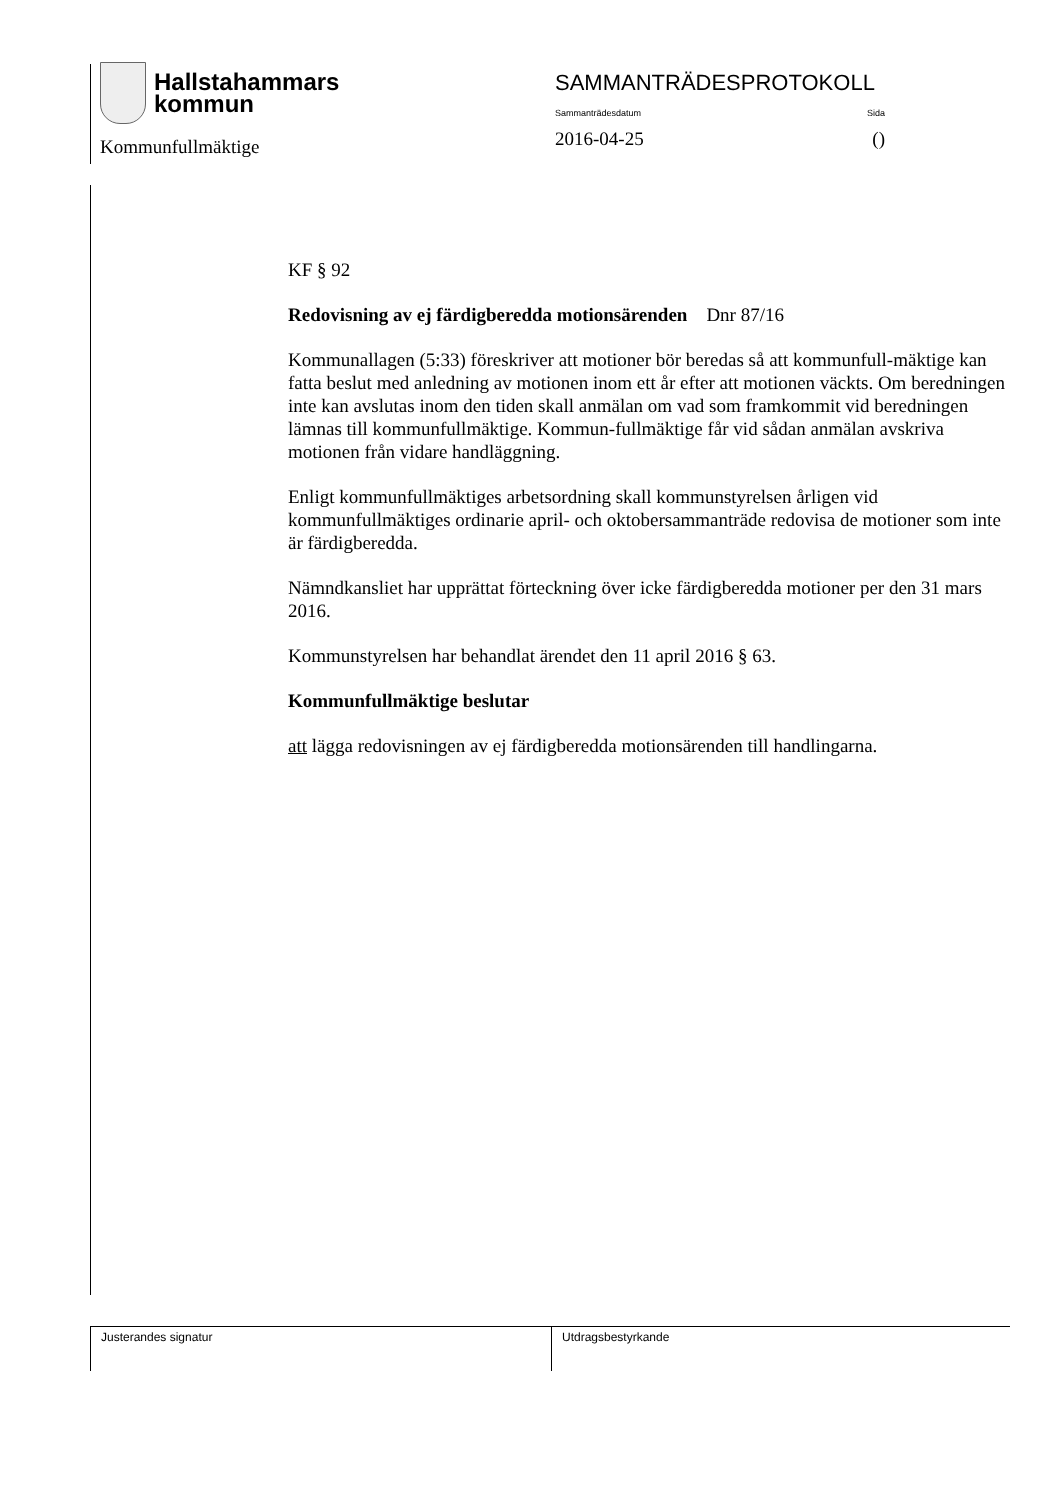Hallstahammars
kommun
Kommunfullmäktige
SAMMANTRÄDESPROTOKOLL
Sammanträdesdatum Sida
2016-04-25 ()
KF § 92
Redovisning av ej färdigberedda motionsärenden Dnr 87/16
Kommunallagen (5:33) föreskriver att motioner bör beredas så att kommunfull-mäktige kan fatta beslut med anledning av motionen inom ett år efter att motionen väckts. Om beredningen inte kan avslutas inom den tiden skall anmälan om vad som framkommit vid beredningen lämnas till kommunfullmäktige. Kommun-fullmäktige får vid sådan anmälan avskriva motionen från vidare handläggning.
Enligt kommunfullmäktiges arbetsordning skall kommunstyrelsen årligen vid kommunfullmäktiges ordinarie april- och oktobersammanträde redovisa de motioner som inte är färdigberedda.
Nämndkansliet har upprättat förteckning över icke färdigberedda motioner per den 31 mars 2016.
Kommunstyrelsen har behandlat ärendet den 11 april 2016 § 63.
Kommunfullmäktige beslutar
att lägga redovisningen av ej färdigberedda motionsärenden till handlingarna.
Justerandes signatur Utdragsbestyrkande